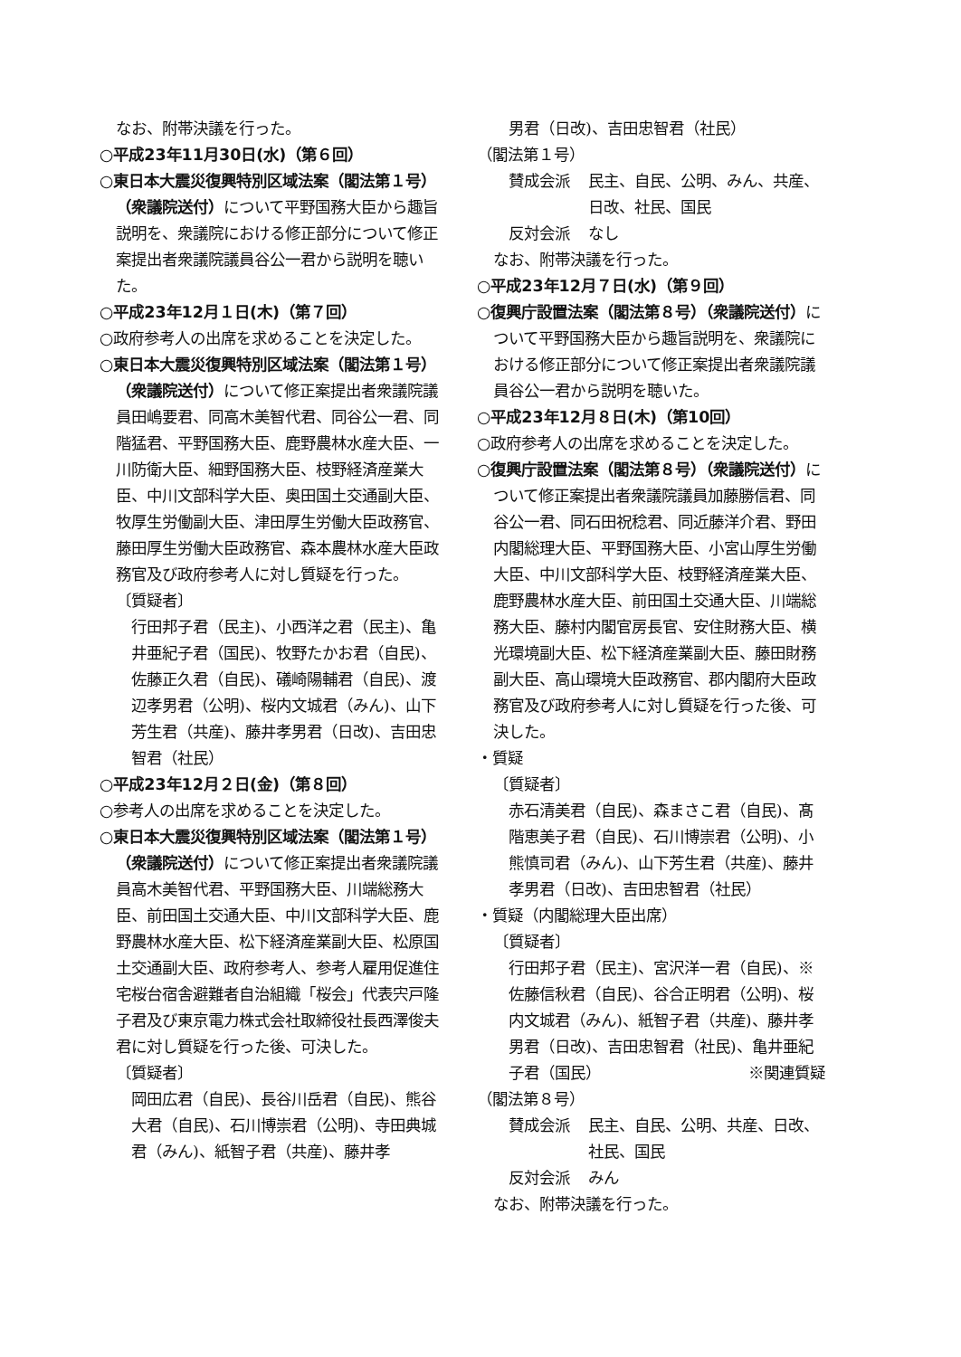なお、附帯決議を行った。
○平成23年11月30日(水)（第６回）
○東日本大震災復興特別区域法案（閣法第１号）（衆議院送付）について平野国務大臣から趣旨説明を、衆議院における修正部分について修正案提出者衆議院議員谷公一君から説明を聴いた。
○平成23年12月１日(木)（第７回）
○政府参考人の出席を求めることを決定した。
○東日本大震災復興特別区域法案（閣法第１号）（衆議院送付）について修正案提出者衆議院議員田嶋要君、同高木美智代君、同谷公一君、同階猛君、平野国務大臣、鹿野農林水産大臣、一川防衛大臣、細野国務大臣、枝野経済産業大臣、中川文部科学大臣、奥田国土交通副大臣、牧厚生労働副大臣、津田厚生労働大臣政務官、藤田厚生労働大臣政務官、森本農林水産大臣政務官及び政府参考人に対し質疑を行った。
〔質疑者〕
行田邦子君（民主)、小西洋之君（民主)、亀井亜紀子君（国民)、牧野たかお君（自民)、佐藤正久君（自民)、礒崎陽輔君（自民)、渡辺孝男君（公明)、桜内文城君（みん)、山下芳生君（共産)、藤井孝男君（日改)、吉田忠智君（社民）
○平成23年12月２日(金)（第８回）
○参考人の出席を求めることを決定した。
○東日本大震災復興特別区域法案（閣法第１号）（衆議院送付）について修正案提出者衆議院議員高木美智代君、平野国務大臣、川端総務大臣、前田国土交通大臣、中川文部科学大臣、鹿野農林水産大臣、松下経済産業副大臣、松原国土交通副大臣、政府参考人、参考人雇用促進住宅桜台宿舎避難者自治組織「桜会」代表宍戸隆子君及び東京電力株式会社取締役社長西澤俊夫君に対し質疑を行った後、可決した。
〔質疑者〕
岡田広君（自民)、長谷川岳君（自民)、熊谷大君（自民)、石川博崇君（公明)、寺田典城君（みん)、紙智子君（共産)、藤井孝
男君（日改)、吉田忠智君（社民）
（閣法第１号）
賛成会派 民主、自民、公明、みん、共産、日改、社民、国民
反対会派 なし
なお、附帯決議を行った。
○平成23年12月７日(水)（第９回）
○復興庁設置法案（閣法第８号）（衆議院送付）について平野国務大臣から趣旨説明を、衆議院における修正部分について修正案提出者衆議院議員谷公一君から説明を聴いた。
○平成23年12月８日(木)（第10回）
○政府参考人の出席を求めることを決定した。
○復興庁設置法案（閣法第８号）（衆議院送付）について修正案提出者衆議院議員加藤勝信君、同谷公一君、同石田祝稔君、同近藤洋介君、野田内閣総理大臣、平野国務大臣、小宮山厚生労働大臣、中川文部科学大臣、枝野経済産業大臣、鹿野農林水産大臣、前田国土交通大臣、川端総務大臣、藤村内閣官房長官、安住財務大臣、横光環境副大臣、松下経済産業副大臣、藤田財務副大臣、高山環境大臣政務官、郡内閣府大臣政務官及び政府参考人に対し質疑を行った後、可決した。
・質疑
〔質疑者〕
赤石清美君（自民)、森まさこ君（自民)、髙階恵美子君（自民)、石川博崇君（公明)、小熊慎司君（みん)、山下芳生君（共産)、藤井孝男君（日改)、吉田忠智君（社民）
・質疑（内閣総理大臣出席）
〔質疑者〕
行田邦子君（民主)、宮沢洋一君（自民)、※佐藤信秋君（自民)、谷合正明君（公明)、桜内文城君（みん)、紙智子君（共産)、藤井孝男君（日改)、吉田忠智君（社民)、亀井亜紀子君（国民） ※関連質疑
（閣法第８号）
賛成会派 民主、自民、公明、共産、日改、社民、国民
反対会派 みん
なお、附帯決議を行った。